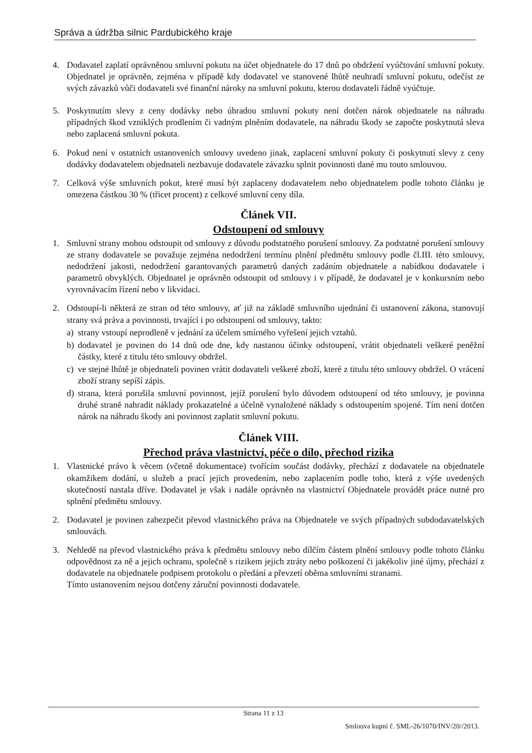Správa a údržba silnic Pardubického kraje
4. Dodavatel zaplatí oprávněnou smluvní pokutu na účet objednatele do 17 dnů po obdržení vyúčtování smluvní pokuty. Objednatel je oprávněn, zejména v případě kdy dodavatel ve stanovené lhůtě neuhradí smluvní pokutu, odečíst ze svých závazků vůči dodavateli své finanční nároky na smluvní pokutu, kterou dodavateli řádně vyúčtuje.
5. Poskytnutím slevy z ceny dodávky nebo úhradou smluvní pokuty není dotčen nárok objednatele na náhradu případných škod vzniklých prodlením či vadným plněním dodavatele, na náhradu škody se započte poskytnutá sleva nebo zaplacená smluvní pokuta.
6. Pokud není v ostatních ustanoveních smlouvy uvedeno jinak, zaplacení smluvní pokuty či poskytnutí slevy z ceny dodávky dodavatelem objednateli nezbavuje dodavatele závazku splnit povinnosti dané mu touto smlouvou.
7. Celková výše smluvních pokut, které musí být zaplaceny dodavatelem nebo objednatelem podle tohoto článku je omezena částkou 30 % (třicet procent) z celkové smluvní ceny díla.
Článek VII.
Odstoupení od smlouvy
1. Smluvní strany mohou odstoupit od smlouvy z důvodu podstatného porušení smlouvy. Za podstatné porušení smlouvy ze strany dodavatele se považuje zejména nedodržení termínu plnění předmětu smlouvy podle čl.III. této smlouvy, nedodržení jakosti, nedodržení garantovaných parametrů daných zadáním objednatele a nabídkou dodavatele i parametrů obvyklých. Objednatel je oprávněn odstoupit od smlouvy i v případě, že dodavatel je v konkursním nebo vyrovnávacím řízení nebo v likvidaci.
2. Odstoupí-li některá ze stran od této smlouvy, ať již na základě smluvního ujednání či ustanovení zákona, stanovují strany svá práva a povinnosti, trvající i po odstoupení od smlouvy, takto:
a) strany vstoupí neprodleně v jednání za účelem smírného vyřešení jejich vztahů.
b) dodavatel je povinen do 14 dnů ode dne, kdy nastanou účinky odstoupení, vrátit objednateli veškeré peněžní částky, které z titulu této smlouvy obdržel.
c) ve stejné lhůtě je objednateli povinen vrátit dodavateli veškeré zboží, které z titulu této smlouvy obdržel. O vrácení zboží strany sepíší zápis.
d) strana, která porušila smluvní povinnost, jejíž porušení bylo důvodem odstoupení od této smlouvy, je povinna druhé straně nahradit náklady prokazatelné a účelně vynaložené náklady s odstoupením spojené. Tím není dotčen nárok na náhradu škody ani povinnost zaplatit smluvní pokutu.
Článek VIII.
Přechod práva vlastnictví, péče o dílo, přechod rizika
1. Vlastnické právo k věcem (včetně dokumentace) tvořícím součást dodávky, přechází z dodavatele na objednatele okamžikem dodání, u služeb a prací jejich provedením, nebo zaplacením podle toho, která z výše uvedených skutečností nastala dříve. Dodavatel je však i nadále oprávněn na vlastnictví Objednatele provádět práce nutné pro splnění předmětu smlouvy.
2. Dodavatel je povinen zabezpečit převod vlastnického práva na Objednatele ve svých případných subdodavatelských smlouvách.
3. Nehledě na převod vlastnického práva k předmětu smlouvy nebo dílčím částem plnění smlouvy podle tohoto článku odpovědnost za ně a jejich ochranu, společně s rizikem jejich ztráty nebo poškození či jakékoliv jiné újmy, přechází z dodavatele na objednatele podpisem protokolu o předání a převzetí oběma smluvními stranami.
Tímto ustanovením nejsou dotčeny záruční povinnosti dodavatele.
Strana 11 z 13
Smlouva kupní č. SML-26/1070/INV/20//2013.